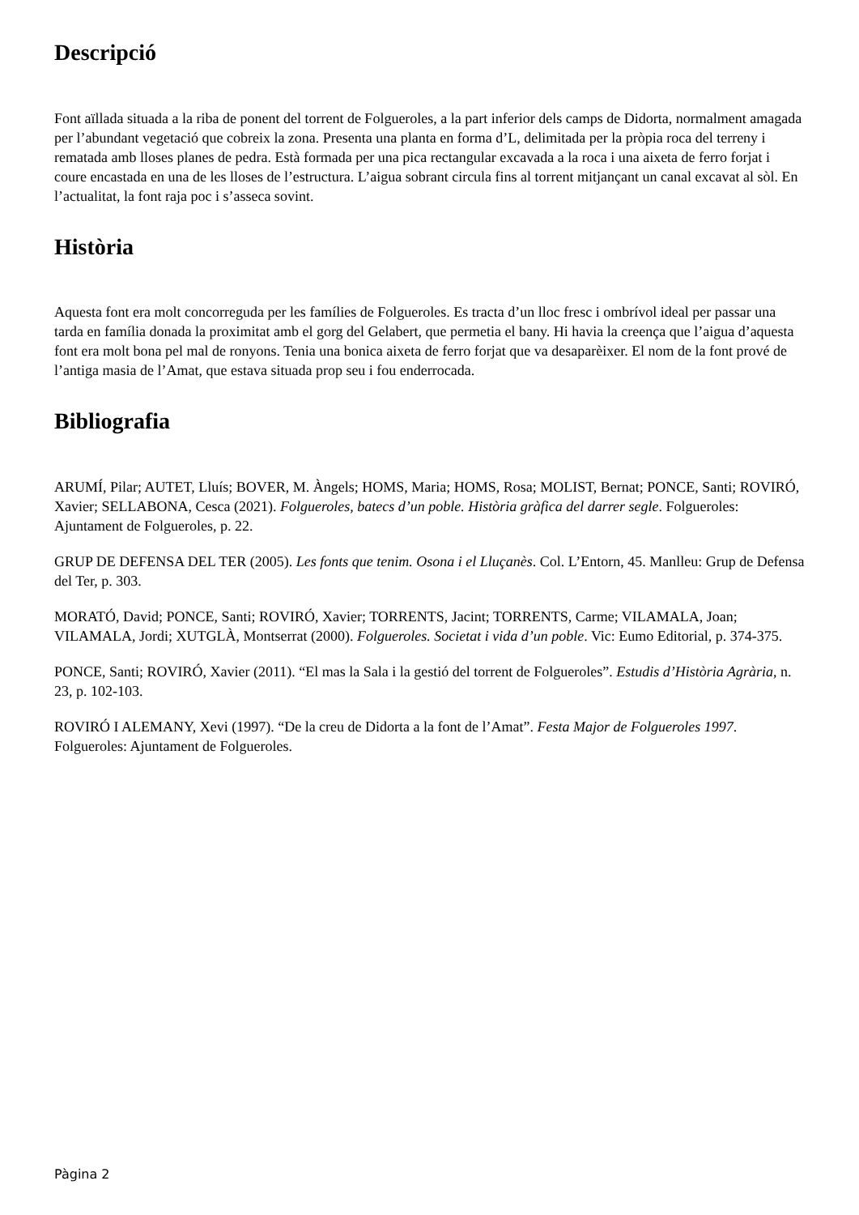Descripció
Font aïllada situada a la riba de ponent del torrent de Folgueroles, a la part inferior dels camps de Didorta, normalment amagada per l’abundant vegetació que cobreix la zona. Presenta una planta en forma d’L, delimitada per la pròpia roca del terreny i rematada amb lloses planes de pedra. Està formada per una pica rectangular excavada a la roca i una aixeta de ferro forjat i coure encastada en una de les lloses de l’estructura. L’aigua sobrant circula fins al torrent mitjançant un canal excavat al sòl. En l’actualitat, la font raja poc i s’asseca sovint.
Història
Aquesta font era molt concorreguda per les famílies de Folgueroles. Es tracta d’un lloc fresc i ombrívol ideal per passar una tarda en família donada la proximitat amb el gorg del Gelabert, que permetia el bany. Hi havia la creença que l’aigua d’aquesta font era molt bona pel mal de ronyons. Tenia una bonica aixeta de ferro forjat que va desaparèixer. El nom de la font prové de l’antiga masia de l’Amat, que estava situada prop seu i fou enderrocada.
Bibliografia
ARUMÍ, Pilar; AUTET, Lluís; BOVER, M. Àngels; HOMS, Maria; HOMS, Rosa; MOLIST, Bernat; PONCE, Santi; ROVIRÓ, Xavier; SELLABONA, Cesca (2021). Folgueroles, batecs d’un poble. Història gràfica del darrer segle. Folgueroles: Ajuntament de Folgueroles, p. 22.
GRUP DE DEFENSA DEL TER (2005). Les fonts que tenim. Osona i el Lluçanès. Col. L’Entorn, 45. Manlleu: Grup de Defensa del Ter, p. 303.
MORATÓ, David; PONCE, Santi; ROVIRÓ, Xavier; TORRENTS, Jacint; TORRENTS, Carme; VILAMALA, Joan; VILAMALA, Jordi; XUTGLÀ, Montserrat (2000). Folgueroles. Societat i vida d’un poble. Vic: Eumo Editorial, p. 374-375.
PONCE, Santi; ROVIRÓ, Xavier (2011). “El mas la Sala i la gestió del torrent de Folgueroles”. Estudis d’Història Agrària, n. 23, p. 102-103.
ROVIRÓ I ALEMANY, Xevi (1997). “De la creu de Didorta a la font de l’Amat”. Festa Major de Folgueroles 1997. Folgueroles: Ajuntament de Folgueroles.
Pàgina 2